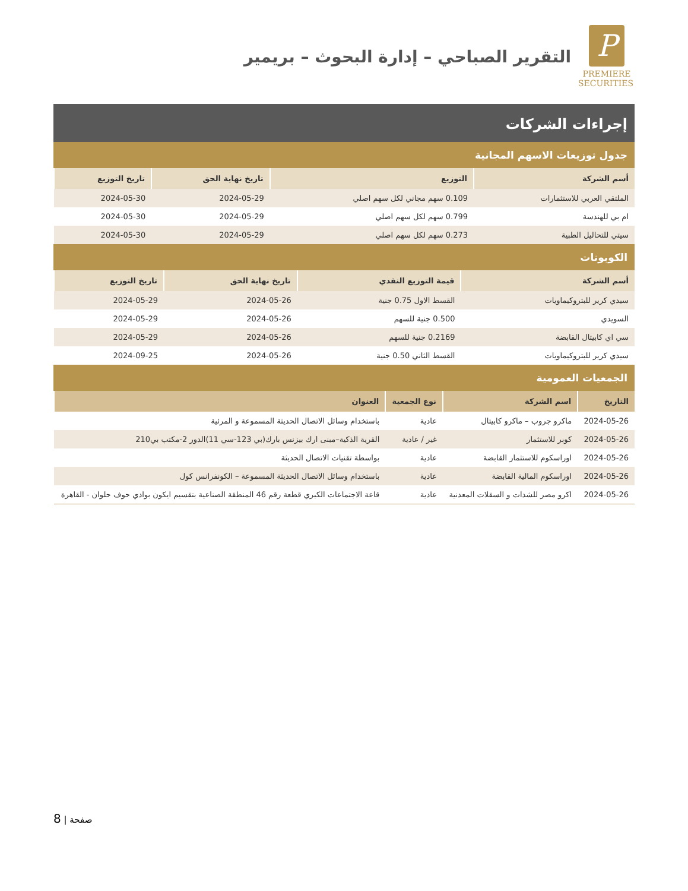P
PREMIERE
SECURITIES
التقرير الصباحي – إدارة البحوث – بريمير
إجراءات الشركات
جدول توزيعات الاسهم المجانية
| أسم الشركة | التوزيع | تاريخ نهاية الحق | تاريخ التوزيع |
| --- | --- | --- | --- |
| الملتقي العربي للاستثمارات | 0.109 سهم مجاني لكل سهم اصلي | 2024-05-29 | 2024-05-30 |
| ام بي للهندسة | 0.799 سهم لكل سهم اصلي | 2024-05-29 | 2024-05-30 |
| سيتي للتحاليل الطبية | 0.273 سهم لكل سهم اصلي | 2024-05-29 | 2024-05-30 |
الكوبونات
| أسم الشركة | قيمة التوزيع النقدي | تاريخ نهاية الحق | تاريخ التوزيع |
| --- | --- | --- | --- |
| سيدي كرير للبتروكيماويات | القسط الاول 0.75 جنية | 2024-05-26 | 2024-05-29 |
| السويدي | 0.500 جنية للسهم | 2024-05-26 | 2024-05-29 |
| سي اي كابيتال القابضة | 0.2169 جنية للسهم | 2024-05-26 | 2024-05-29 |
| سيدي كرير للبتروكيماويات | القسط الثاني 0.50 جنية | 2024-05-26 | 2024-09-25 |
الجمعيات العمومية
| التاريخ | اسم الشركة | نوع الجمعية | العنوان |
| --- | --- | --- | --- |
| 2024-05-26 | ماكرو جروب – ماكرو كابيتال | عادية | باستخدام وسائل الاتصال الحديثة المسموعة و المرئية |
| 2024-05-26 | كوبر للاستثمار | غير / عادية | القرية الذكية–مبنى ارك بيزنس بارك(بي 123-سي 11)الدور 2-مكتب بي210 |
| 2024-05-26 | اوراسكوم للاستثمار القابضة | عادية | بواسطة تقنيات الاتصال الحديثة |
| 2024-05-26 | اوراسكوم المالية القابضة | عادية | باستخدام وسائل الاتصال الحديثة المسموعة – الكونفرانس كول |
| 2024-05-26 | اكرو مصر للشدات و السقلات المعدنية | عادية | قاعة الاجتماعات الكبري قطعة رقم 46 المنطقة الصناعية بتقسيم ايكون بوادي حوف حلوان - القاهرة |
8 | صفحة